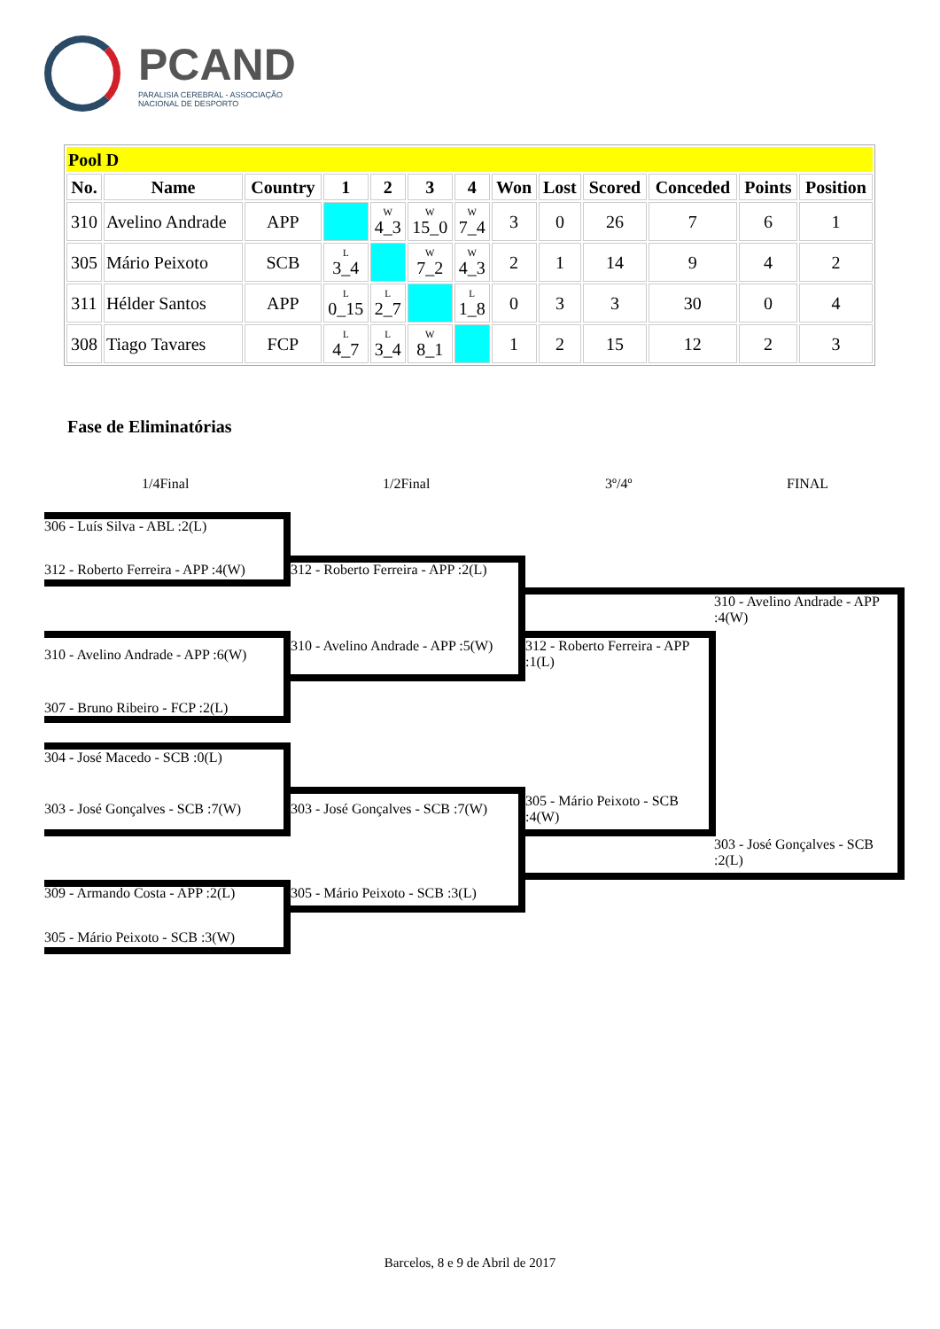PCAND
PARALISIA CEREBRAL - ASSOCIAÇÃO
NACIONAL DE DESPORTO
| Pool D | | | | | | | | | | | | |
| No. | Name | Country | 1 | 2 | 3 | 4 | Won | Lost | Scored | Conceded | Points | Position |
| 310 | Avelino Andrade | APP | | W 4_3 | W 15_0 | W 7_4 | 3 | 0 | 26 | 7 | 6 | 1 |
| 305 | Mário Peixoto | SCB | L 3_4 | | W 7_2 | W 4_3 | 2 | 1 | 14 | 9 | 4 | 2 |
| 311 | Hélder Santos | APP | L 0_15 | L 2_7 | | L 1_8 | 0 | 3 | 3 | 30 | 0 | 4 |
| 308 | Tiago Tavares | FCP | L 4_7 | L 3_4 | W 8_1 | | 1 | 2 | 15 | 12 | 2 | 3 |
Fase de Eliminatórias
1/4Final 1/2Final 3º/4º FINAL
306 - Luís Silva - ABL :2(L)
312 - Roberto Ferreira - APP :4(W)
312 - Roberto Ferreira - APP :2(L)
310 - Avelino Andrade - APP :4(W)
310 - Avelino Andrade - APP :6(W)
310 - Avelino Andrade - APP :5(W)
312 - Roberto Ferreira - APP :1(L)
307 - Bruno Ribeiro - FCP :2(L)
304 - José Macedo - SCB :0(L)
303 - José Gonçalves - SCB :7(W)
303 - José Gonçalves - SCB :7(W)
305 - Mário Peixoto - SCB :4(W)
303 - José Gonçalves - SCB :2(L)
309 - Armando Costa - APP :2(L)
305 - Mário Peixoto - SCB :3(L)
305 - Mário Peixoto - SCB :3(W)
Barcelos, 8 e 9 de Abril de 2017